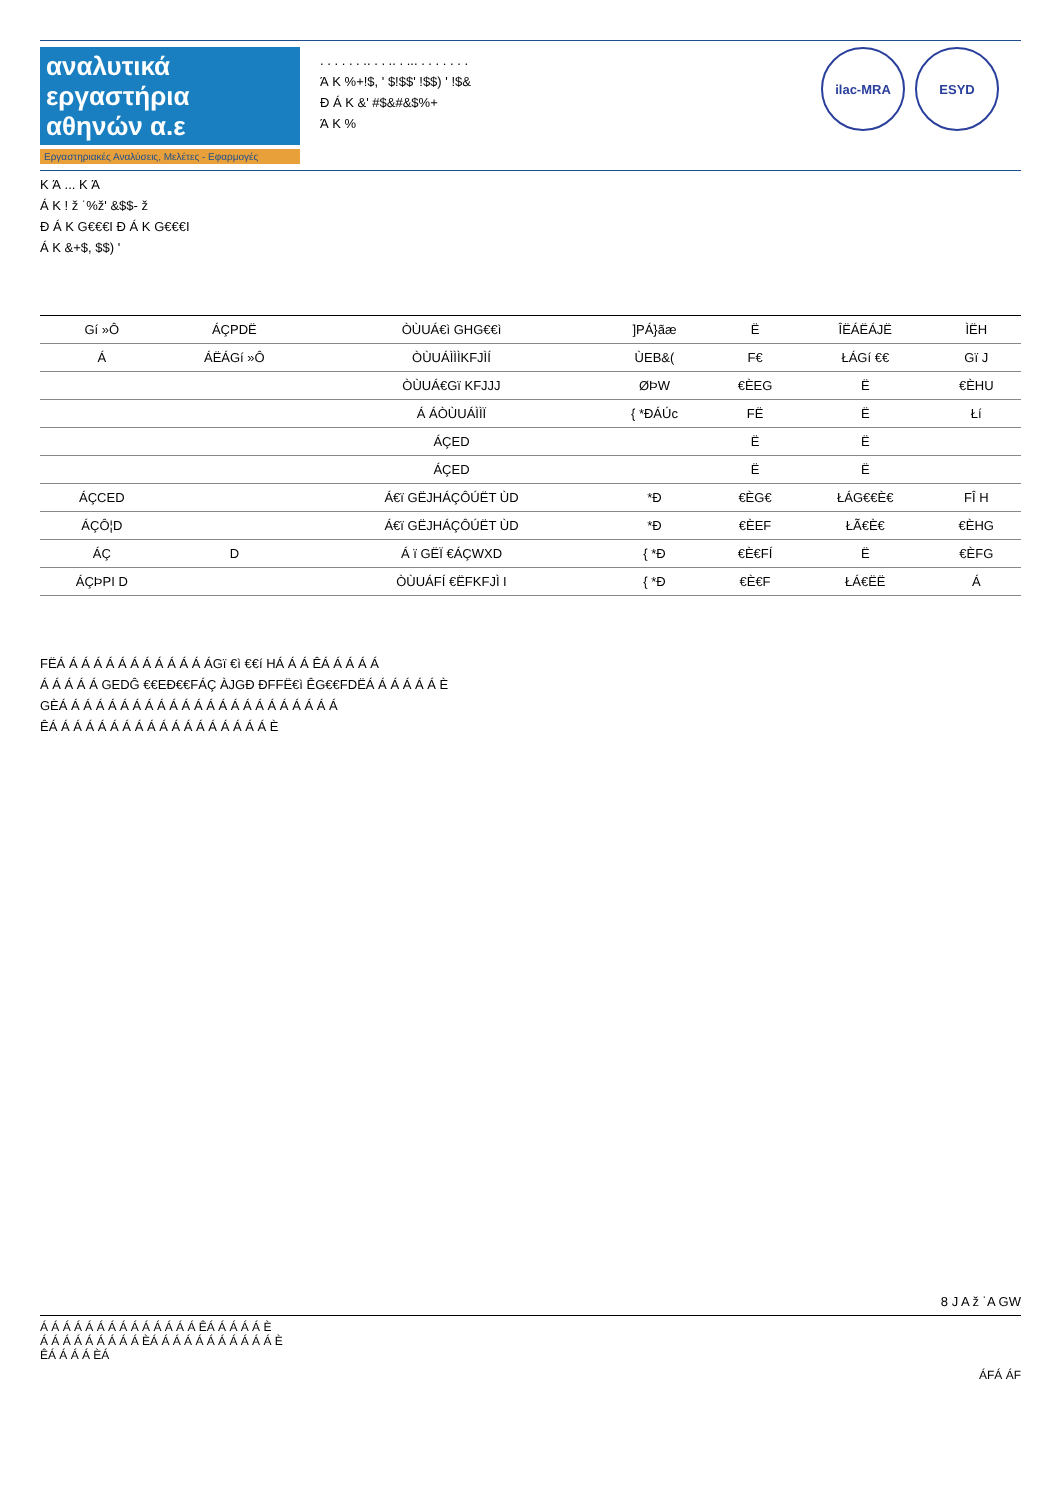αναλυτικά
εργαστήρια
αθηνών α.ε
Εργαστηριακές Αναλύσεις, Μελέτες - Εφαρμογές
. . . . . . .. . . .. . ... . . . . . . .
Ά K %+!$, ' $!$$' !$$) ' !$&
Ð Á K &' #$&#&$%+
Ά K %
ilac-MRA ESYD
K Ά ... K Ά
Á K ! ž ˙%ž' &$$- ž
Ð Á K G€€€I Ð Á K G€€€I
Á K &+$, $$) '
| Gí »Ô | ÁÇPDË | ÒÙUÁ€ì GHG€€ì | ]PÁ}ãæ | Ë | ÎËÁËÁJË | ÌËH |
| --- | --- | --- | --- | --- | --- | --- |
| Á | ÁËÁGí »Ô | ÒÙUÁÌÌÌKFJÌÍ | ÙEB&( | F€ | ŁÁGí €€ | Gï J |
| | | ÒÙUÁ€Gï KFJJJ | ØÞW | €ÈEG | Ë | €ÈHU |
| | | Á ÁÒÙUÁÌÌÏ | { *ÐÁÚc | FË | Ë | Łí |
| | | ÁÇED | | Ë | Ë | |
| | | ÁÇED | | Ë | Ë | |
| ÁÇCED | | Á€ï GËJHÁÇÔÚËT ÙD | *Ð | €ÈG€ | ŁÁG€€È€ | FÎ H |
| ÁÇÔ¦D | | Á€ï GËJHÁÇÔÚËT ÙD | *Ð | €ÈEF | ŁÃ€È€ | €ÈHG |
| ÁÇ | D | Á ï GËÏ €ÁÇWXD | { *Ð | €È€FÍ | Ë | €ÈFG |
| ÁÇÞPI D | | ÒÙUÁFÍ €ËFKFJÌ I | { *Ð | €È€F | ŁÁ€ËË | Á |
FËÁ Á Á Á Á Á Á Á Á Á Á Á ÁGï €ì €€í HÁ Á Á ÊÁ Á Á Á Á
Á Á Á Á Á GEDĜ €€EÐ€€FÁÇ ÀJGÐ ÐFFË€ì ÊG€€FDËÁ Á Á Á Á Á È
GÈÁ Á Á Á Á Á Á Á Á Á Á Á Á Á Á Á Á Á Á Á Á Á Á
ÊÁ Á Á Á Á Á Á Á Á Á Á Á Á Á Á Á Á Á È
8 J A ž ˙A GW
Á Á Á Á Á Á Á Á Á Á Á Á Á Á ÊÁ Á Á Á Á È
Á Á Á Á Á Á Á Á Á ÈÁ Á Á Á Á Á Á Á Á Á Á È
ÊÁ Á Á Á ÈÁ
ÁFÁ ÁF